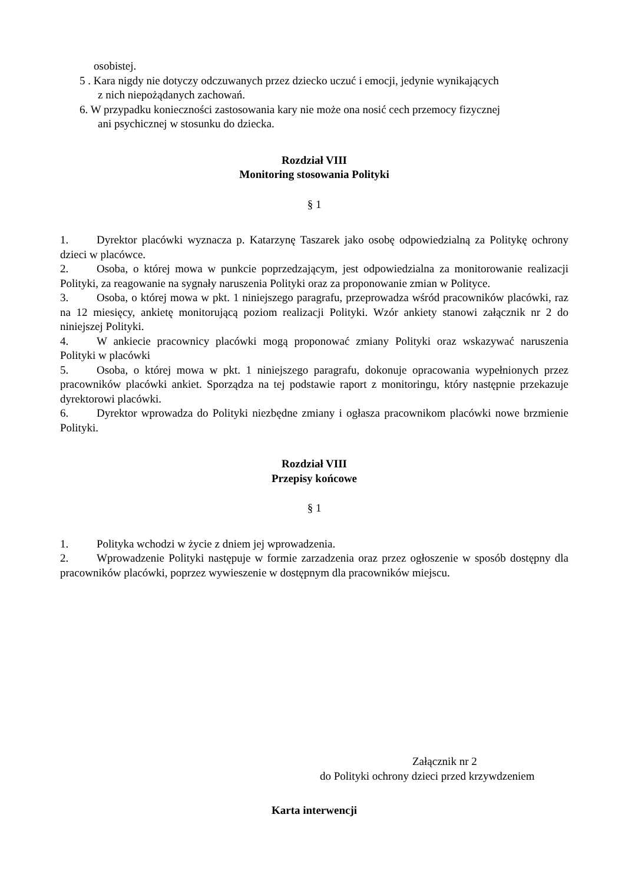osobistej.
5 . Kara nigdy nie dotyczy odczuwanych przez dziecko uczuć i emocji, jedynie wynikających
z nich niepożądanych zachowań.
6. W przypadku konieczności zastosowania kary nie może ona nosić cech przemocy fizycznej
ani psychicznej w stosunku do dziecka.
Rozdział VIII
Monitoring stosowania Polityki
§ 1
1. Dyrektor placówki wyznacza p. Katarzynę Taszarek jako osobę odpowiedzialną za Politykę ochrony dzieci w placówce.
2. Osoba, o której mowa w punkcie poprzedzającym, jest odpowiedzialna za monitorowanie realizacji Polityki, za reagowanie na sygnały naruszenia Polityki oraz za proponowanie zmian w Polityce.
3. Osoba, o której mowa w pkt. 1 niniejszego paragrafu, przeprowadza wśród pracowników placówki, raz na 12 miesięcy, ankietę monitorującą poziom realizacji Polityki. Wzór ankiety stanowi załącznik nr 2 do niniejszej Polityki.
4. W ankiecie pracownicy placówki mogą proponować zmiany Polityki oraz wskazywać naruszenia Polityki w placówki
5. Osoba, o której mowa w pkt. 1 niniejszego paragrafu, dokonuje opracowania wypełnionych przez pracowników placówki ankiet. Sporządza na tej podstawie raport z monitoringu, który następnie przekazuje dyrektorowi placówki.
6. Dyrektor wprowadza do Polityki niezbędne zmiany i ogłasza pracownikom placówki nowe brzmienie Polityki.
Rozdział VIII
Przepisy końcowe
§ 1
1. Polityka wchodzi w życie z dniem jej wprowadzenia.
2. Wprowadzenie Polityki następuje w formie zarzadzenia oraz przez ogłoszenie w sposób dostępny dla pracowników placówki, poprzez wywieszenie w dostępnym dla pracowników miejscu.
Załącznik nr 2
do Polityki ochrony dzieci przed krzywdzeniem
Karta interwencji